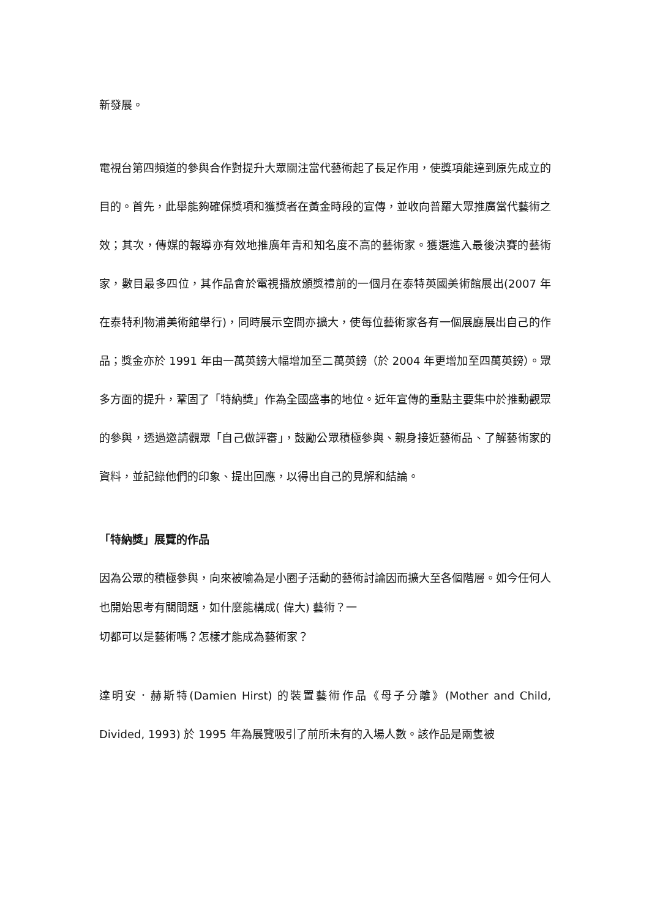新發展。
電視台第四頻道的參與合作對提升大眾關注當代藝術起了長足作用，使獎項能達到原先成立的目的。首先，此舉能夠確保獎項和獲獎者在黃金時段的宣傳，並收向普羅大眾推廣當代藝術之效；其次，傳媒的報導亦有效地推廣年青和知名度不高的藝術家。獲選進入最後決賽的藝術家，數目最多四位，其作品會於電視播放頒獎禮前的一個月在泰特英國美術館展出(2007 年在泰特利物浦美術館舉行)，同時展示空間亦擴大，使每位藝術家各有一個展廳展出自己的作品；獎金亦於 1991 年由一萬英鎊大幅增加至二萬英鎊（於 2004 年更增加至四萬英鎊）。眾多方面的提升，鞏固了「特納獎」作為全國盛事的地位。近年宣傳的重點主要集中於推動觀眾的參與，透過邀請觀眾「自己做評審」，鼓勵公眾積極參與、親身接近藝術品、了解藝術家的資料，並記錄他們的印象、提出回應，以得出自己的見解和結論。
「特納獎」展覽的作品
因為公眾的積極參與，向來被喻為是小圈子活動的藝術討論因而擴大至各個階層。如今任何人也開始思考有關問題，如什麼能構成( 偉大) 藝術？一
切都可以是藝術嗎？怎樣才能成為藝術家？
達明安．赫斯特(Damien Hirst) 的裝置藝術作品《母子分離》(Mother and Child, Divided, 1993) 於 1995 年為展覽吸引了前所未有的入場人數。該作品是兩隻被